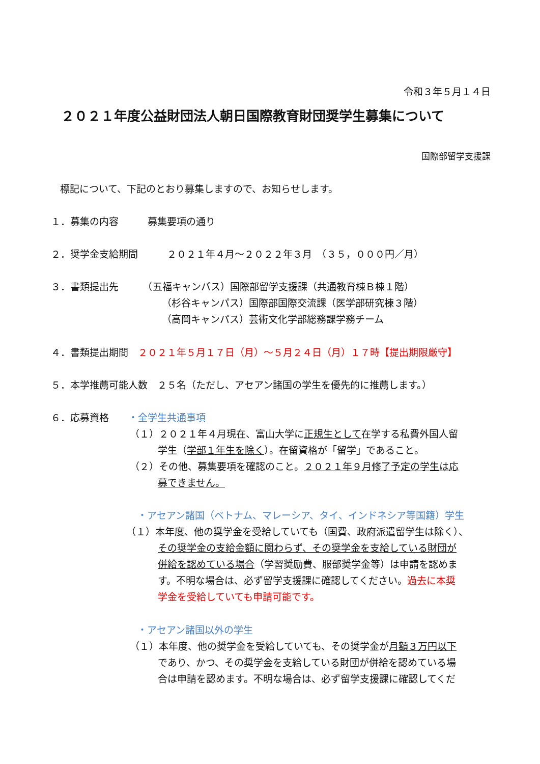令和３年５月１４日
２０２１年度公益財団法人朝日国際教育財団奨学生募集について
国際部留学支援課
標記について、下記のとおり募集しますので、お知らせします。
１．募集の内容　　　募集要項の通り
２．奨学金支給期間　　　２０２１年４月～２０２２年３月　（３５，０００円／月）
３．書類提出先　　　（五福キャンパス）国際部留学支援課（共通教育棟Ｂ棟１階）
（杉谷キャンパス）国際部国際交流課（医学部研究棟３階）
（高岡キャンパス）芸術文化学部総務課学務チーム
４．書類提出期間　２０２１年５月１７日（月）～５月２４日（月）１７時【提出期限厳守】
５．本学推薦可能人数　２５名（ただし、アセアン諸国の学生を優先的に推薦します。）
６．応募資格　　・全学生共通事項
（１）２０２１年４月現在、富山大学に正規生として在学する私費外国人留
学生（学部１年生を除く）。在留資格が「留学」であること。
（２）その他、募集要項を確認のこと。２０２１年９月修了予定の学生は応
募できません。
・アセアン諸国（ベトナム、マレーシア、タイ、インドネシア等国籍）学生
（１）本年度、他の奨学金を受給していても（国費、政府派遣留学生は除く）、
その奨学金の支給金額に関わらず、その奨学金を支給している財団が
併給を認めている場合（学習奨励費、服部奨学金等）は申請を認めま
す。不明な場合は、必ず留学支援課に確認してください。過去に本奨
学金を受給していても申請可能です。
・アセアン諸国以外の学生
（１）本年度、他の奨学金を受給していても、その奨学金が月額３万円以下
であり、かつ、その奨学金を支給している財団が併給を認めている場
合は申請を認めます。不明な場合は、必ず留学支援課に確認してくだ